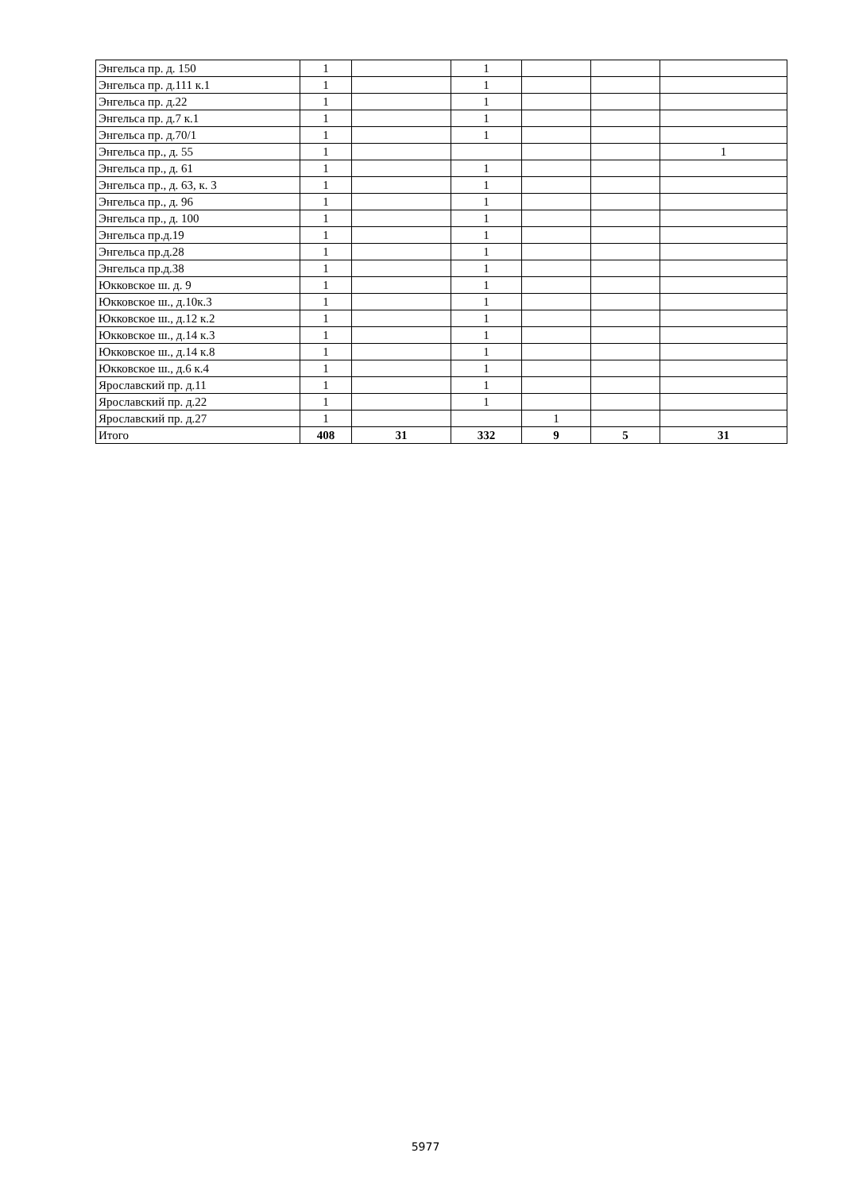| Энгельса пр. д. 150 | 1 | | 1 | | | |
| Энгельса пр. д.111 к.1 | 1 | | 1 | | | |
| Энгельса пр. д.22 | 1 | | 1 | | | |
| Энгельса пр. д.7 к.1 | 1 | | 1 | | | |
| Энгельса пр. д.70/1 | 1 | | 1 | | | |
| Энгельса пр., д. 55 | 1 | | | | | 1 |
| Энгельса пр., д. 61 | 1 | | 1 | | | |
| Энгельса пр., д. 63, к. 3 | 1 | | 1 | | | |
| Энгельса пр., д. 96 | 1 | | 1 | | | |
| Энгельса пр., д. 100 | 1 | | 1 | | | |
| Энгельса пр.д.19 | 1 | | 1 | | | |
| Энгельса пр.д.28 | 1 | | 1 | | | |
| Энгельса пр.д.38 | 1 | | 1 | | | |
| Юкковское ш. д. 9 | 1 | | 1 | | | |
| Юкковское ш., д.10к.3 | 1 | | 1 | | | |
| Юкковское ш., д.12 к.2 | 1 | | 1 | | | |
| Юкковское ш., д.14 к.3 | 1 | | 1 | | | |
| Юкковское ш., д.14 к.8 | 1 | | 1 | | | |
| Юкковское ш., д.6 к.4 | 1 | | 1 | | | |
| Ярославский пр. д.11 | 1 | | 1 | | | |
| Ярославский пр. д.22 | 1 | | 1 | | | |
| Ярославский пр. д.27 | 1 | | | 1 | | |
| Итого | 408 | 31 | 332 | 9 | 5 | 31 |
5977